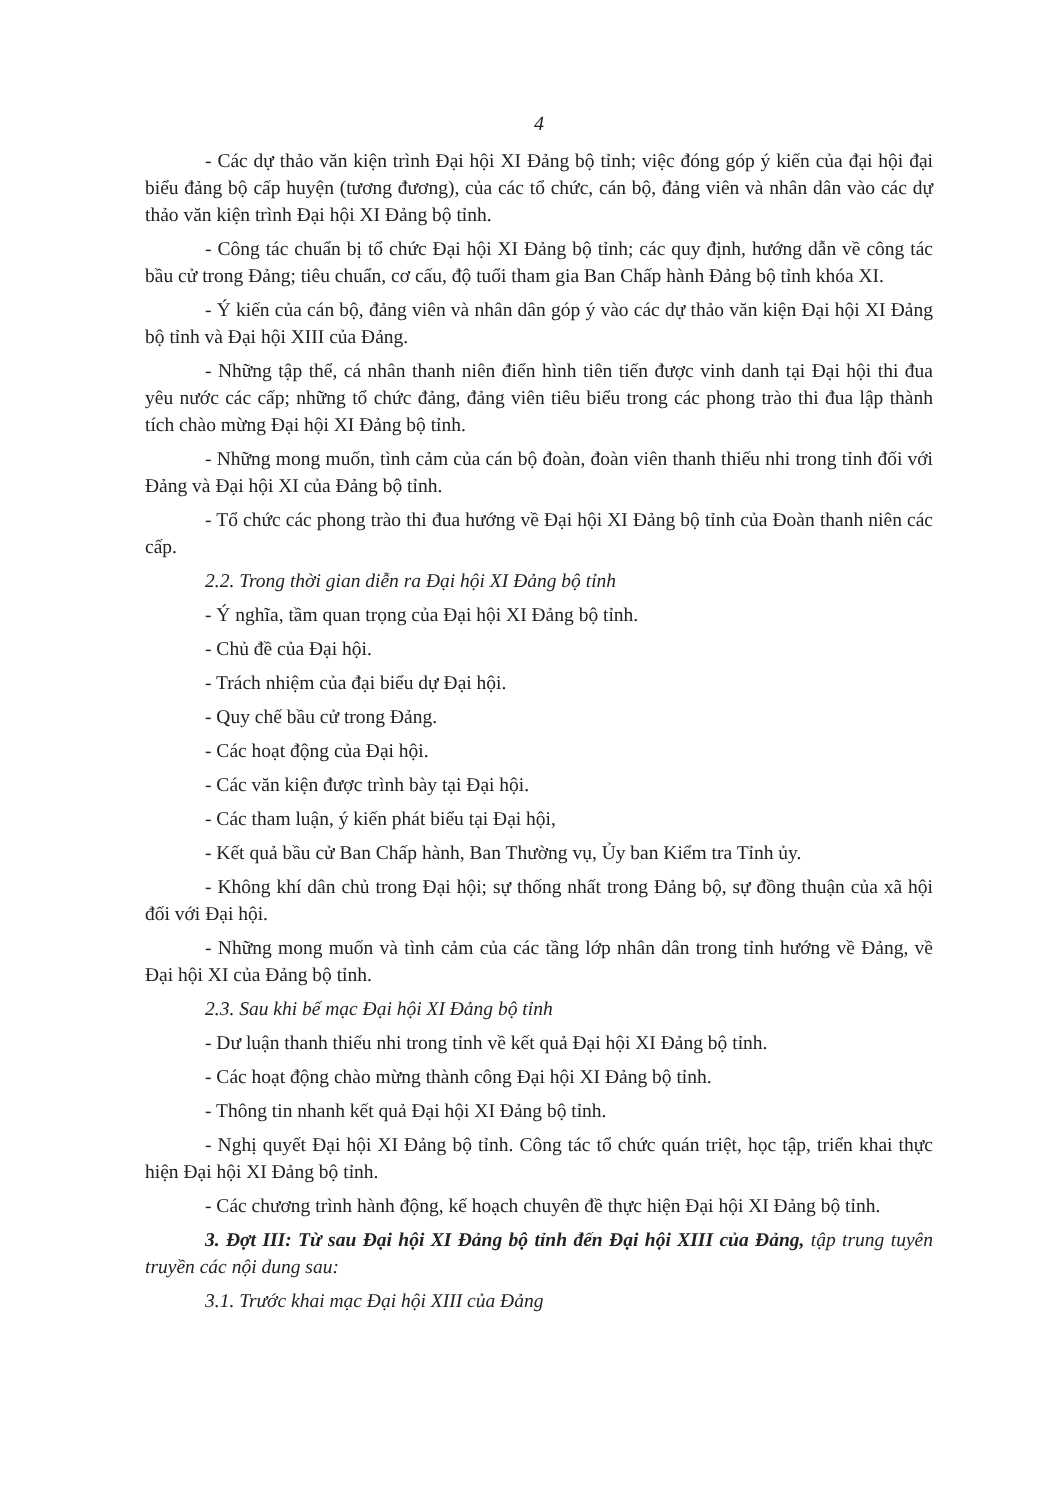4
- Các dự thảo văn kiện trình Đại hội XI Đảng bộ tỉnh; việc đóng góp ý kiến của đại hội đại biểu đảng bộ cấp huyện (tương đương), của các tổ chức, cán bộ, đảng viên và nhân dân vào các dự thảo văn kiện trình Đại hội XI Đảng bộ tỉnh.
- Công tác chuẩn bị tổ chức Đại hội XI Đảng bộ tỉnh; các quy định, hướng dẫn về công tác bầu cử trong Đảng; tiêu chuẩn, cơ cấu, độ tuổi tham gia Ban Chấp hành Đảng bộ tỉnh khóa XI.
- Ý kiến của cán bộ, đảng viên và nhân dân góp ý vào các dự thảo văn kiện Đại hội XI Đảng bộ tỉnh và Đại hội XIII của Đảng.
- Những tập thể, cá nhân thanh niên điển hình tiên tiến được vinh danh tại Đại hội thi đua yêu nước các cấp; những tổ chức đảng, đảng viên tiêu biểu trong các phong trào thi đua lập thành tích chào mừng Đại hội XI Đảng bộ tỉnh.
- Những mong muốn, tình cảm của cán bộ đoàn, đoàn viên thanh thiếu nhi trong tỉnh đối với Đảng và Đại hội XI của Đảng bộ tỉnh.
- Tổ chức các phong trào thi đua hướng về Đại hội XI Đảng bộ tỉnh của Đoàn thanh niên các cấp.
2.2. Trong thời gian diễn ra Đại hội XI Đảng bộ tỉnh
- Ý nghĩa, tầm quan trọng của Đại hội XI Đảng bộ tỉnh.
- Chủ đề của Đại hội.
- Trách nhiệm của đại biểu dự Đại hội.
- Quy chế bầu cử trong Đảng.
- Các hoạt động của Đại hội.
- Các văn kiện được trình bày tại Đại hội.
- Các tham luận, ý kiến phát biểu tại Đại hội,
- Kết quả bầu cử Ban Chấp hành, Ban Thường vụ, Ủy ban Kiểm tra Tỉnh ủy.
- Không khí dân chủ trong Đại hội; sự thống nhất trong Đảng bộ, sự đồng thuận của xã hội đối với Đại hội.
- Những mong muốn và tình cảm của các tầng lớp nhân dân trong tỉnh hướng về Đảng, về Đại hội XI của Đảng bộ tỉnh.
2.3. Sau khi bế mạc Đại hội XI Đảng bộ tỉnh
- Dư luận thanh thiếu nhi trong tỉnh về kết quả Đại hội XI Đảng bộ tỉnh.
- Các hoạt động chào mừng thành công Đại hội XI Đảng bộ tỉnh.
- Thông tin nhanh kết quả Đại hội XI Đảng bộ tỉnh.
- Nghị quyết Đại hội XI Đảng bộ tỉnh. Công tác tổ chức quán triệt, học tập, triển khai thực hiện Đại hội XI Đảng bộ tỉnh.
- Các chương trình hành động, kế hoạch chuyên đề thực hiện Đại hội XI Đảng bộ tỉnh.
3. Đợt III: Từ sau Đại hội XI Đảng bộ tỉnh đến Đại hội XIII của Đảng, tập trung tuyên truyền các nội dung sau:
3.1. Trước khai mạc Đại hội XIII của Đảng